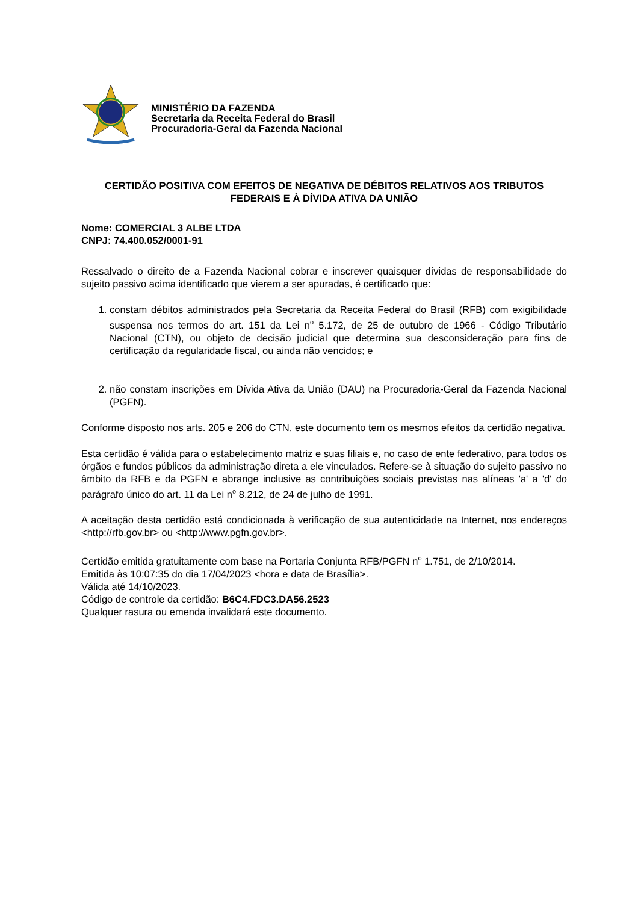MINISTÉRIO DA FAZENDA
Secretaria da Receita Federal do Brasil
Procuradoria-Geral da Fazenda Nacional
CERTIDÃO POSITIVA COM EFEITOS DE NEGATIVA DE DÉBITOS RELATIVOS AOS TRIBUTOS FEDERAIS E À DÍVIDA ATIVA DA UNIÃO
Nome: COMERCIAL 3 ALBE LTDA
CNPJ: 74.400.052/0001-91
Ressalvado o direito de a Fazenda Nacional cobrar e inscrever quaisquer dívidas de responsabilidade do sujeito passivo acima identificado que vierem a ser apuradas, é certificado que:
1. constam débitos administrados pela Secretaria da Receita Federal do Brasil (RFB) com exigibilidade suspensa nos termos do art. 151 da Lei n<sup>o</sup> 5.172, de 25 de outubro de 1966 - Código Tributário Nacional (CTN), ou objeto de decisão judicial que determina sua desconsideração para fins de certificação da regularidade fiscal, ou ainda não vencidos; e
2. não constam inscrições em Dívida Ativa da União (DAU) na Procuradoria-Geral da Fazenda Nacional (PGFN).
Conforme disposto nos arts. 205 e 206 do CTN, este documento tem os mesmos efeitos da certidão negativa.
Esta certidão é válida para o estabelecimento matriz e suas filiais e, no caso de ente federativo, para todos os órgãos e fundos públicos da administração direta a ele vinculados. Refere-se à situação do sujeito passivo no âmbito da RFB e da PGFN e abrange inclusive as contribuições sociais previstas nas alíneas 'a' a 'd' do parágrafo único do art. 11 da Lei n<sup>o</sup> 8.212, de 24 de julho de 1991.
A aceitação desta certidão está condicionada à verificação de sua autenticidade na Internet, nos endereços <http://rfb.gov.br> ou <http://www.pgfn.gov.br>.
Certidão emitida gratuitamente com base na Portaria Conjunta RFB/PGFN n<sup>o</sup> 1.751, de 2/10/2014.
Emitida às 10:07:35 do dia 17/04/2023 <hora e data de Brasília>.
Válida até 14/10/2023.
Código de controle da certidão: B6C4.FDC3.DA56.2523
Qualquer rasura ou emenda invalidará este documento.